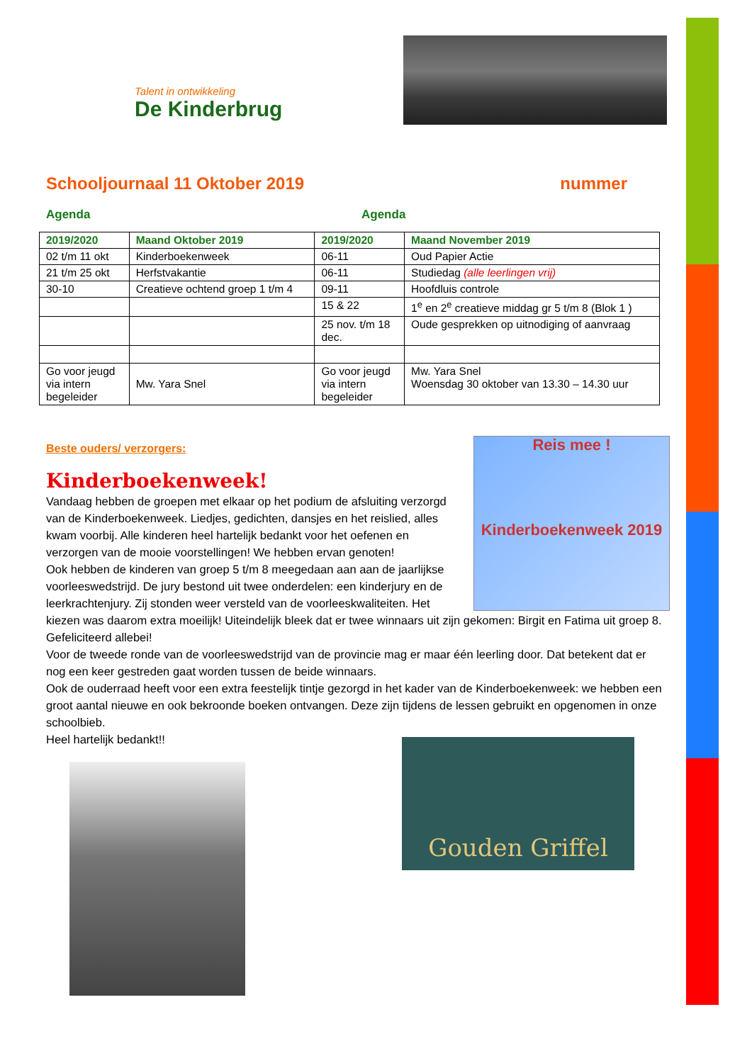Talent in ontwikkeling
De Kinderbrug
Schooljournaal 11 Oktober 2019 nummer
Agenda Agenda
| 2019/2020 | Maand Oktober 2019 | 2019/2020 | Maand November 2019 |
| --- | --- | --- | --- |
| 02 t/m 11 okt | Kinderboekenweek | 06-11 | Oud Papier Actie |
| 21 t/m 25 okt | Herfstvakantie | 06-11 | Studiedag (alle leerlingen vrij) |
| 30-10 | Creatieve ochtend groep 1 t/m 4 | 09-11 | Hoofdluis controle |
| | | 15 & 22 | 1<sup>e</sup> en 2<sup>e</sup> creatieve middag gr 5 t/m 8 (Blok 1 ) |
| | | 25 nov. t/m 18 dec. | Oude gesprekken op uitnodiging of aanvraag |
| Go voor jeugd via intern begeleider | Mw. Yara Snel | Go voor jeugd via intern begeleider | Mw. Yara Snel Woensdag 30 oktober van 13.30 – 14.30 uur |
Beste ouders/ verzorgers:
Kinderboekenweek!
Reis mee !
Kinderboekenweek 2019
Vandaag hebben de groepen met elkaar op het podium de afsluiting verzorgd van de Kinderboekenweek. Liedjes, gedichten, dansjes en het reislied, alles kwam voorbij. Alle kinderen heel hartelijk bedankt voor het oefenen en verzorgen van de mooie voorstellingen! We hebben ervan genoten!
Ook hebben de kinderen van groep 5 t/m 8 meegedaan aan aan de jaarlijkse voorleeswedstrijd. De jury bestond uit twee onderdelen: een kinderjury en de leerkrachtenjury. Zij stonden weer versteld van de voorleeskwaliteiten. Het kiezen was daarom extra moeilijk! Uiteindelijk bleek dat er twee winnaars uit zijn gekomen: Birgit en Fatima uit groep 8. Gefeliciteerd allebei!
Voor de tweede ronde van de voorleeswedstrijd van de provincie mag er maar één leerling door. Dat betekent dat er nog een keer gestreden gaat worden tussen de beide winnaars.
Ook de ouderraad heeft voor een extra feestelijk tintje gezorgd in het kader van de Kinderboekenweek: we hebben een groot aantal nieuwe en ook bekroonde boeken ontvangen. Deze zijn tijdens de lessen gebruikt en opgenomen in onze schoolbieb.
Heel hartelijk bedankt!!
Gouden Griffel